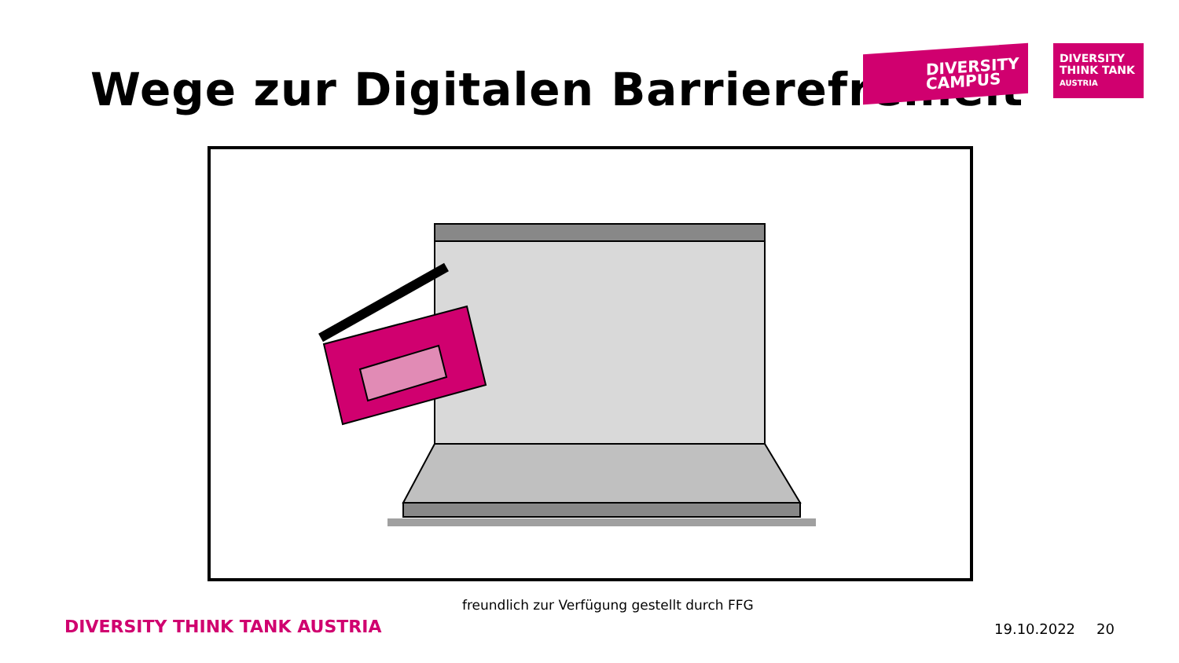Wege zur Digitalen Barrierefreiheit
DIVERSITY
CAMPUS
DIVERSITY
THINK TANK
AUSTRIA
freundlich zur Verfügung gestellt durch FFG
DIVERSITY THINK TANK AUSTRIA 19.10.2022 20